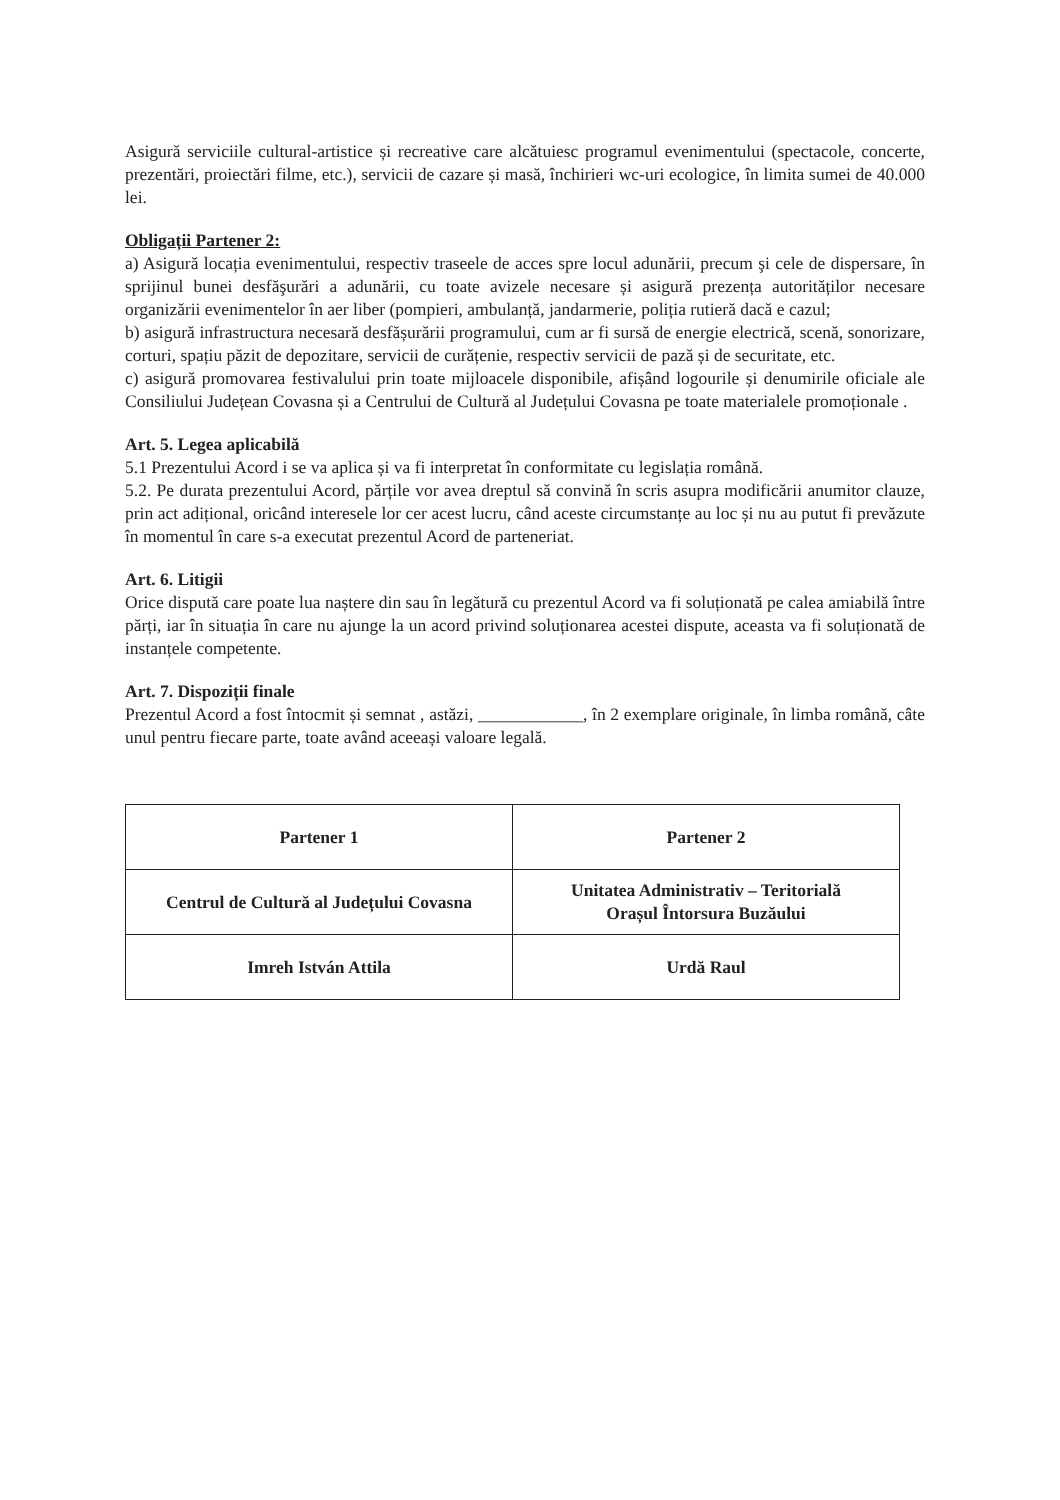Asigură serviciile cultural-artistice și recreative care alcătuiesc programul evenimentului (spectacole, concerte, prezentări, proiectări filme, etc.), servicii de cazare și masă, închirieri wc-uri ecologice, în limita sumei de 40.000 lei.
Obligații Partener 2:
a) Asigură locația evenimentului, respectiv traseele de acces spre locul adunării, precum şi cele de dispersare, în sprijinul bunei desfăşurări a adunării, cu toate avizele necesare și asigură prezența autorităților necesare organizării evenimentelor în aer liber (pompieri, ambulanță, jandarmerie, poliția rutieră dacă e cazul;
b) asigură infrastructura necesară desfășurării programului, cum ar fi sursă de energie electrică, scenă, sonorizare, corturi, spațiu păzit de depozitare, servicii de curățenie, respectiv servicii de pază și de securitate, etc.
c) asigură promovarea festivalului prin toate mijloacele disponibile, afișând logourile și denumirile oficiale ale Consiliului Județean Covasna și a Centrului de Cultură al Județului Covasna pe toate materialele promoționale .
Art. 5. Legea aplicabilă
5.1 Prezentului Acord i se va aplica și va fi interpretat în conformitate cu legislația română.
5.2. Pe durata prezentului Acord, părțile vor avea dreptul să convină în scris asupra modificării anumitor clauze, prin act adițional, oricând interesele lor cer acest lucru, când aceste circumstanțe au loc și nu au putut fi prevăzute în momentul în care s-a executat prezentul Acord de parteneriat.
Art. 6. Litigii
Orice dispută care poate lua naștere din sau în legătură cu prezentul Acord va fi soluționată pe calea amiabilă între părți, iar în situația în care nu ajunge la un acord privind soluționarea acestei dispute, aceasta va fi soluționată de instanțele competente.
Art. 7. Dispoziții finale
Prezentul Acord a fost întocmit și semnat , astăzi, ____________, în 2 exemplare originale, în limba română, câte unul pentru fiecare parte, toate având aceeași valoare legală.
| Partener 1 | Partener 2 |
| Centrul de Cultură al Județului Covasna | Unitatea Administrativ – Teritorială Orașul Întorsura Buzăului |
| Imreh István Attila | Urdă Raul |